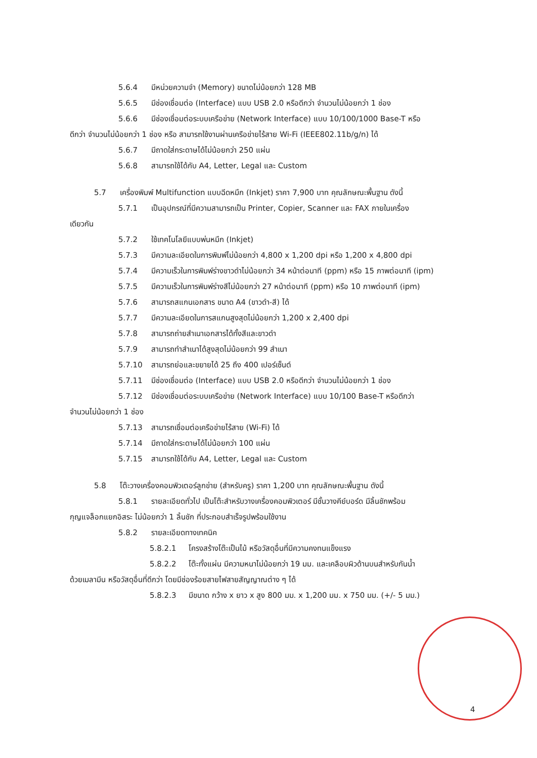5.6.4 มีหน่วยความจำ (Memory) ขนาดไม่น้อยกว่า 128 MB
5.6.5 มีช่องเชื่อมต่อ (Interface) แบบ USB 2.0 หรือดีกว่า จำนวนไม่น้อยกว่า 1 ช่อง
5.6.6 มีช่องเชื่อมต่อระบบเครือข่าย (Network Interface) แบบ 10/100/1000 Base-T หรือ
ดีกว่า จำนวนไม่น้อยกว่า 1 ช่อง หรือ สามารถใช้งานผ่านเครือข่ายไร้สาย Wi-Fi (IEEE802.11b/g/n) ได้
5.6.7 มีถาดใส่กระดาษได้ไม่น้อยกว่า 250 แผ่น
5.6.8 สามารถใช้ได้กับ A4, Letter, Legal และ Custom
5.7 เครื่องพิมพ์ Multifunction แบบฉีดหมึก (Inkjet) ราคา 7,900 บาท คุณลักษณะพื้นฐาน ดังนี้
5.7.1 เป็นอุปกรณ์ที่มีความสามารถเป็น Printer, Copier, Scanner และ FAX ภายในเครื่อง
เดียวกัน
5.7.2 ใช้เทคโนโลยีแบบพ่นหมึก (Inkjet)
5.7.3 มีความละเอียดในการพิมพ์ไม่น้อยกว่า 4,800 x 1,200 dpi หรือ 1,200 x 4,800 dpi
5.7.4 มีความเร็วในการพิมพ์ร่างขาวดำไม่น้อยกว่า 34 หน้าต่อนาที (ppm) หรือ 15 ภาพต่อนาที (ipm)
5.7.5 มีความเร็วในการพิมพ์ร่างสีไม่น้อยกว่า 27 หน้าต่อนาที (ppm) หรือ 10 ภาพต่อนาที (ipm)
5.7.6 สามารถสแกนเอกสาร ขนาด A4 (ขาวดำ-สี) ได้
5.7.7 มีความละเอียดในการสแกนสูงสุดไม่น้อยกว่า 1,200 x 2,400 dpi
5.7.8 สามารถถ่ายสำเนาเอกสารได้ทั้งสีและขาวดำ
5.7.9 สามารถทำสำเนาได้สูงสุดไม่น้อยกว่า 99 สำเนา
5.7.10 สามารถย่อและขยายได้ 25 ถึง 400 เปอร์เซ็นต์
5.7.11 มีช่องเชื่อมต่อ (Interface) แบบ USB 2.0 หรือดีกว่า จำนวนไม่น้อยกว่า 1 ช่อง
5.7.12 มีช่องเชื่อมต่อระบบเครือข่าย (Network Interface) แบบ 10/100 Base-T หรือดีกว่า
จำนวนไม่น้อยกว่า 1 ช่อง
5.7.13 สามารถเชื่อมต่อเครือข่ายไร้สาย (Wi-Fi) ได้
5.7.14 มีถาดใส่กระดาษได้ไม่น้อยกว่า 100 แผ่น
5.7.15 สามารถใช้ได้กับ A4, Letter, Legal และ Custom
5.8 โต๊ะวางเครื่องคอมพิวเตอร์ลูกข่าย (สำหรับครู) ราคา 1,200 บาท คุณลักษณะพื้นฐาน ดังนี้
5.8.1 รายละเอียดทั่วไป เป็นโต๊ะสำหรับวางเครื่องคอมพิวเตอร์ มีชั้นวางคีย์บอร์ด มีลิ้นชักพร้อม
กุญแจล็อกแยกอิสระ ไม่น้อยกว่า 1 ลิ้นชัก ที่ประกอบสำเร็จรูปพร้อมใช้งาน
5.8.2 รายละเอียดทางเทคนิค
5.8.2.1 โครงสร้างโต๊ะเป็นไม้ หรือวัสดุอื่นที่มีความคงทนแข็งแรง
5.8.2.2 โต๊ะทั้งแผ่น มีความหนาไม่น้อยกว่า 19 มม. และเคลือบผิวด้านบนสำหรับกันน้ำ
ด้วยเมลามีน หรือวัสดุอื่นที่ดีกว่า โดยมีช่องร้อยสายไฟสายสัญญาณต่าง ๆ ได้
5.8.2.3 มีขนาด กว้าง x ยาว x สูง 800 มม. x 1,200 มม. x 750 มม. (+/- 5 มม.)
4